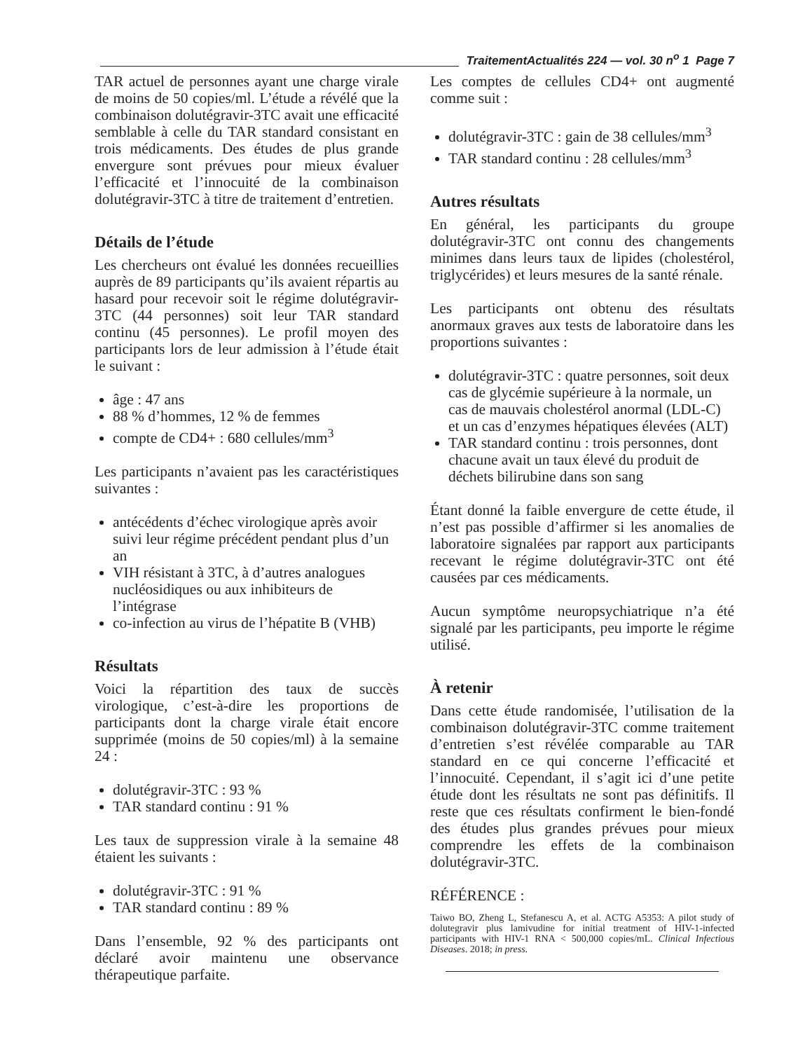TraitementActualités 224 — vol. 30 n<sup>o</sup> 1 Page 7
TAR actuel de personnes ayant une charge virale de moins de 50 copies/ml. L’étude a révélé que la combinaison dolutégravir-3TC avait une efficacité semblable à celle du TAR standard consistant en trois médicaments. Des études de plus grande envergure sont prévues pour mieux évaluer l’efficacité et l’innocuité de la combinaison dolutégravir-3TC à titre de traitement d’entretien.
Détails de l’étude
Les chercheurs ont évalué les données recueillies auprès de 89 participants qu’ils avaient répartis au hasard pour recevoir soit le régime dolutégravir-3TC (44 personnes) soit leur TAR standard continu (45 personnes). Le profil moyen des participants lors de leur admission à l’étude était le suivant :
âge : 47 ans
88 % d’hommes, 12 % de femmes
compte de CD4+ : 680 cellules/mm<sup>3</sup>
Les participants n’avaient pas les caractéristiques suivantes :
antécédents d’échec virologique après avoir suivi leur régime précédent pendant plus d’un an
VIH résistant à 3TC, à d’autres analogues nucléosidiques ou aux inhibiteurs de l’intégrase
co-infection au virus de l’hépatite B (VHB)
Résultats
Voici la répartition des taux de succès virologique, c’est-à-dire les proportions de participants dont la charge virale était encore supprimée (moins de 50 copies/ml) à la semaine 24 :
dolutégravir-3TC : 93 %
TAR standard continu : 91 %
Les taux de suppression virale à la semaine 48 étaient les suivants :
dolutégravir-3TC : 91 %
TAR standard continu : 89 %
Dans l’ensemble, 92 % des participants ont déclaré avoir maintenu une observance thérapeutique parfaite.
Les comptes de cellules CD4+ ont augmenté comme suit :
dolutégravir-3TC : gain de 38 cellules/mm<sup>3</sup>
TAR standard continu : 28 cellules/mm<sup>3</sup>
Autres résultats
En général, les participants du groupe dolutégravir-3TC ont connu des changements minimes dans leurs taux de lipides (cholestérol, triglycérides) et leurs mesures de la santé rénale.
Les participants ont obtenu des résultats anormaux graves aux tests de laboratoire dans les proportions suivantes :
dolutégravir-3TC : quatre personnes, soit deux cas de glycémie supérieure à la normale, un cas de mauvais cholestérol anormal (LDL-C) et un cas d’enzymes hépatiques élevées (ALT)
TAR standard continu : trois personnes, dont chacune avait un taux élevé du produit de déchets bilirubine dans son sang
Étant donné la faible envergure de cette étude, il n’est pas possible d’affirmer si les anomalies de laboratoire signalées par rapport aux participants recevant le régime dolutégravir-3TC ont été causées par ces médicaments.
Aucun symptôme neuropsychiatrique n’a été signalé par les participants, peu importe le régime utilisé.
À retenir
Dans cette étude randomisée, l’utilisation de la combinaison dolutégravir-3TC comme traitement d’entretien s’est révélée comparable au TAR standard en ce qui concerne l’efficacité et l’innocuité. Cependant, il s’agit ici d’une petite étude dont les résultats ne sont pas définitifs. Il reste que ces résultats confirment le bien-fondé des études plus grandes prévues pour mieux comprendre les effets de la combinaison dolutégravir-3TC.
RÉFÉRENCE :
Taiwo BO, Zheng L, Stefanescu A, et al. ACTG A5353: A pilot study of dolutegravir plus lamivudine for initial treatment of HIV-1-infected participants with HIV-1 RNA < 500,000 copies/mL. Clinical Infectious Diseases. 2018; in press.